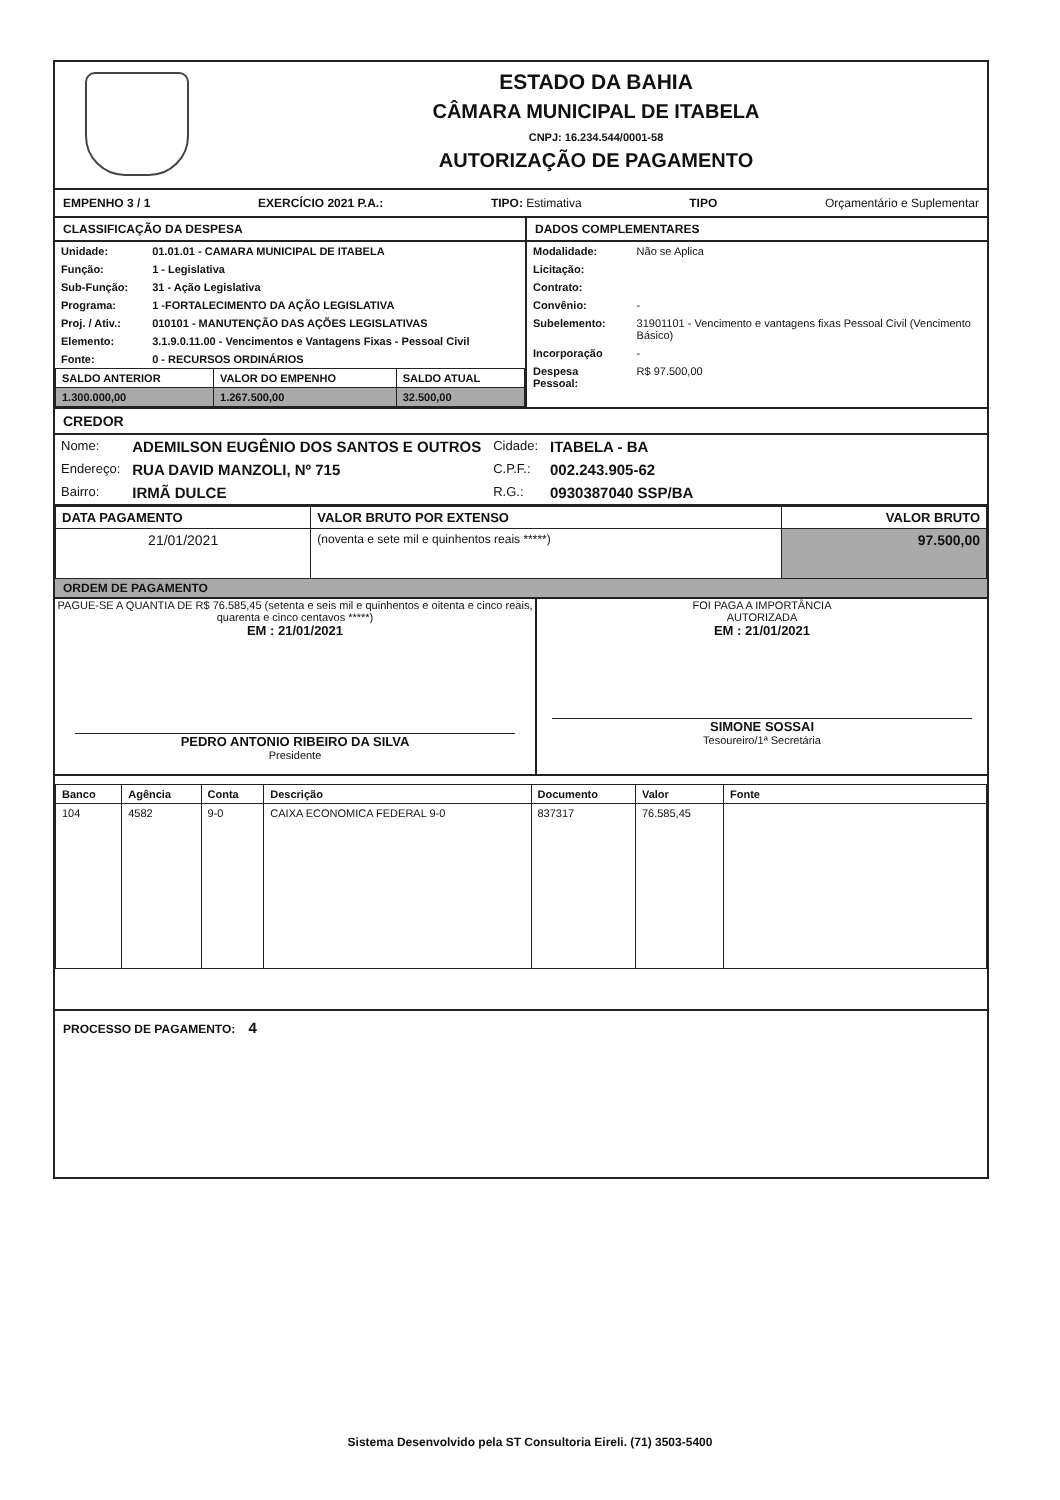ESTADO DA BAHIA
CÂMARA MUNICIPAL DE ITABELA
CNPJ: 16.234.544/0001-58
AUTORIZAÇÃO DE PAGAMENTO
EMPENHO 3 / 1 EXERCÍCIO 2021 P.A.: TIPO: Estimativa TIPO Orçamentário e Suplementar
CLASSIFICAÇÃO DA DESPESA
| Unidade: | 01.01.01 - CAMARA MUNICIPAL DE ITABELA |
| Função: | 1 - Legislativa |
| Sub-Função: | 31 - Ação Legislativa |
| Programa: | 1 -FORTALECIMENTO DA AÇÃO LEGISLATIVA |
| Proj. / Ativ.: | 010101 - MANUTENÇÃO DAS AÇÕES LEGISLATIVAS |
| Elemento: | 3.1.9.0.11.00 - Vencimentos e Vantagens Fixas - Pessoal Civil |
| Fonte: | 0 - RECURSOS ORDINÁRIOS |
| SALDO ANTERIOR | VALOR DO EMPENHO | SALDO ATUAL |
| --- | --- | --- |
| 1.300.000,00 | 1.267.500,00 | 32.500,00 |
DADOS COMPLEMENTARES
| Modalidade: | Não se Aplica |
| Licitação: | |
| Contrato: | |
| Convênio: | - |
| Subelemento: | 31901101 - Vencimento e vantagens fixas Pessoal Civil (Vencimento Básico) |
| Incorporação | - |
| Despesa Pessoal: | R$ 97.500,00 |
CREDOR
| Nome: | ADEMILSON EUGÊNIO DOS SANTOS E OUTROS | Cidade: | ITABELA - BA |
| Endereço: | RUA DAVID MANZOLI, Nº 715 | C.P.F.: | 002.243.905-62 |
| Bairro: | IRMÃ DULCE | R.G.: | 0930387040 SSP/BA |
| DATA PAGAMENTO | VALOR BRUTO POR EXTENSO | VALOR BRUTO |
| --- | --- | --- |
| 21/01/2021 | (noventa e sete mil e quinhentos reais *****) | 97.500,00 |
ORDEM DE PAGAMENTO
PAGUE-SE A QUANTIA DE R$ 76.585,45 (setenta e seis mil e quinhentos e oitenta e cinco reais, quarenta e cinco centavos *****)
EM : 21/01/2021
PEDRO ANTONIO RIBEIRO DA SILVA
Presidente
FOI PAGA A IMPORTÂNCIA
AUTORIZADA
EM : 21/01/2021
SIMONE SOSSAI
Tesoureiro/1ª Secretária
| Banco | Agência | Conta | Descrição | Documento | Valor | Fonte |
| --- | --- | --- | --- | --- | --- | --- |
| 104 | 4582 | 9-0 | CAIXA ECONOMICA FEDERAL 9-0 | 837317 | 76.585,45 | |
PROCESSO DE PAGAMENTO: 4
Sistema Desenvolvido pela ST Consultoria Eireli. (71) 3503-5400